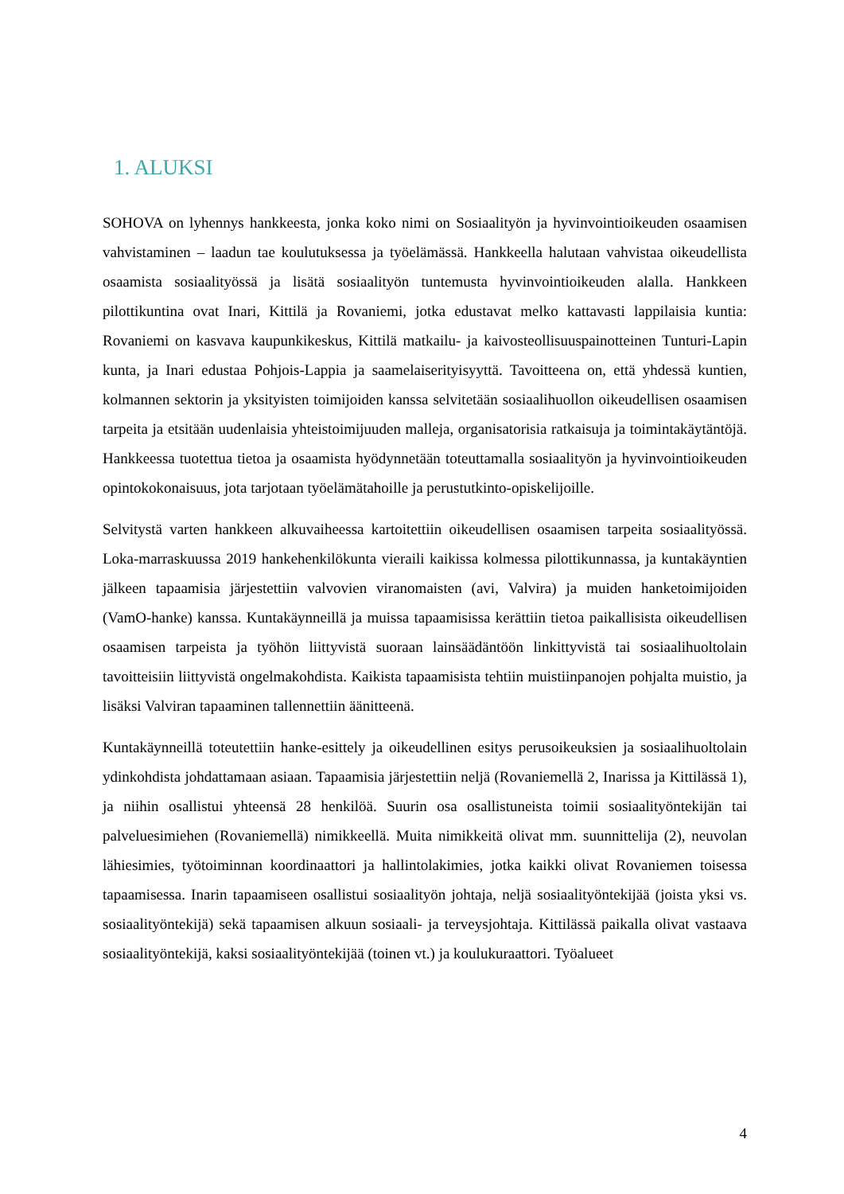1. ALUKSI
SOHOVA on lyhennys hankkeesta, jonka koko nimi on Sosiaalityön ja hyvinvointioikeuden osaamisen vahvistaminen – laadun tae koulutuksessa ja työelämässä. Hankkeella halutaan vahvistaa oikeudellista osaamista sosiaalityössä ja lisätä sosiaalityön tuntemusta hyvinvointioikeuden alalla. Hankkeen pilottikuntina ovat Inari, Kittilä ja Rovaniemi, jotka edustavat melko kattavasti lappilaisia kuntia: Rovaniemi on kasvava kaupunkikeskus, Kittilä matkailu- ja kaivosteollisuuspainotteinen Tunturi-Lapin kunta, ja Inari edustaa Pohjois-Lappia ja saamelaiserityisyyttä. Tavoitteena on, että yhdessä kuntien, kolmannen sektorin ja yksityisten toimijoiden kanssa selvitetään sosiaalihuollon oikeudellisen osaamisen tarpeita ja etsitään uudenlaisia yhteistoimijuuden malleja, organisatorisia ratkaisuja ja toimintakäytäntöjä. Hankkeessa tuotettua tietoa ja osaamista hyödynnetään toteuttamalla sosiaalityön ja hyvinvointioikeuden opintokokonaisuus, jota tarjotaan työelämätahoille ja perustutkinto-opiskelijoille.
Selvitystä varten hankkeen alkuvaiheessa kartoitettiin oikeudellisen osaamisen tarpeita sosiaalityössä. Loka-marraskuussa 2019 hankehenkilökunta vieraili kaikissa kolmessa pilottikunnassa, ja kuntakäyntien jälkeen tapaamisia järjestettiin valvovien viranomaisten (avi, Valvira) ja muiden hanketoimijoiden (VamO-hanke) kanssa. Kuntakäynneillä ja muissa tapaamisissa kerättiin tietoa paikallisista oikeudellisen osaamisen tarpeista ja työhön liittyvistä suoraan lainsäädäntöön linkittyvistä tai sosiaalihuoltolain tavoitteisiin liittyvistä ongelmakohdista. Kaikista tapaamisista tehtiin muistiinpanojen pohjalta muistio, ja lisäksi Valviran tapaaminen tallennettiin äänitteenä.
Kuntakäynneillä toteutettiin hanke-esittely ja oikeudellinen esitys perusoikeuksien ja sosiaalihuoltolain ydinkohdista johdattamaan asiaan. Tapaamisia järjestettiin neljä (Rovaniemellä 2, Inarissa ja Kittilässä 1), ja niihin osallistui yhteensä 28 henkilöä. Suurin osa osallistuneista toimii sosiaalityöntekijän tai palveluesimiehen (Rovaniemellä) nimikkeellä. Muita nimikkeitä olivat mm. suunnittelija (2), neuvolan lähiesimies, työtoiminnan koordinaattori ja hallintolakimies, jotka kaikki olivat Rovaniemen toisessa tapaamisessa. Inarin tapaamiseen osallistui sosiaalityön johtaja, neljä sosiaalityöntekijää (joista yksi vs. sosiaalityöntekijä) sekä tapaamisen alkuun sosiaali- ja terveysjohtaja. Kittilässä paikalla olivat vastaava sosiaalityöntekijä, kaksi sosiaalityöntekijää (toinen vt.) ja koulukuraattori. Työalueet
4